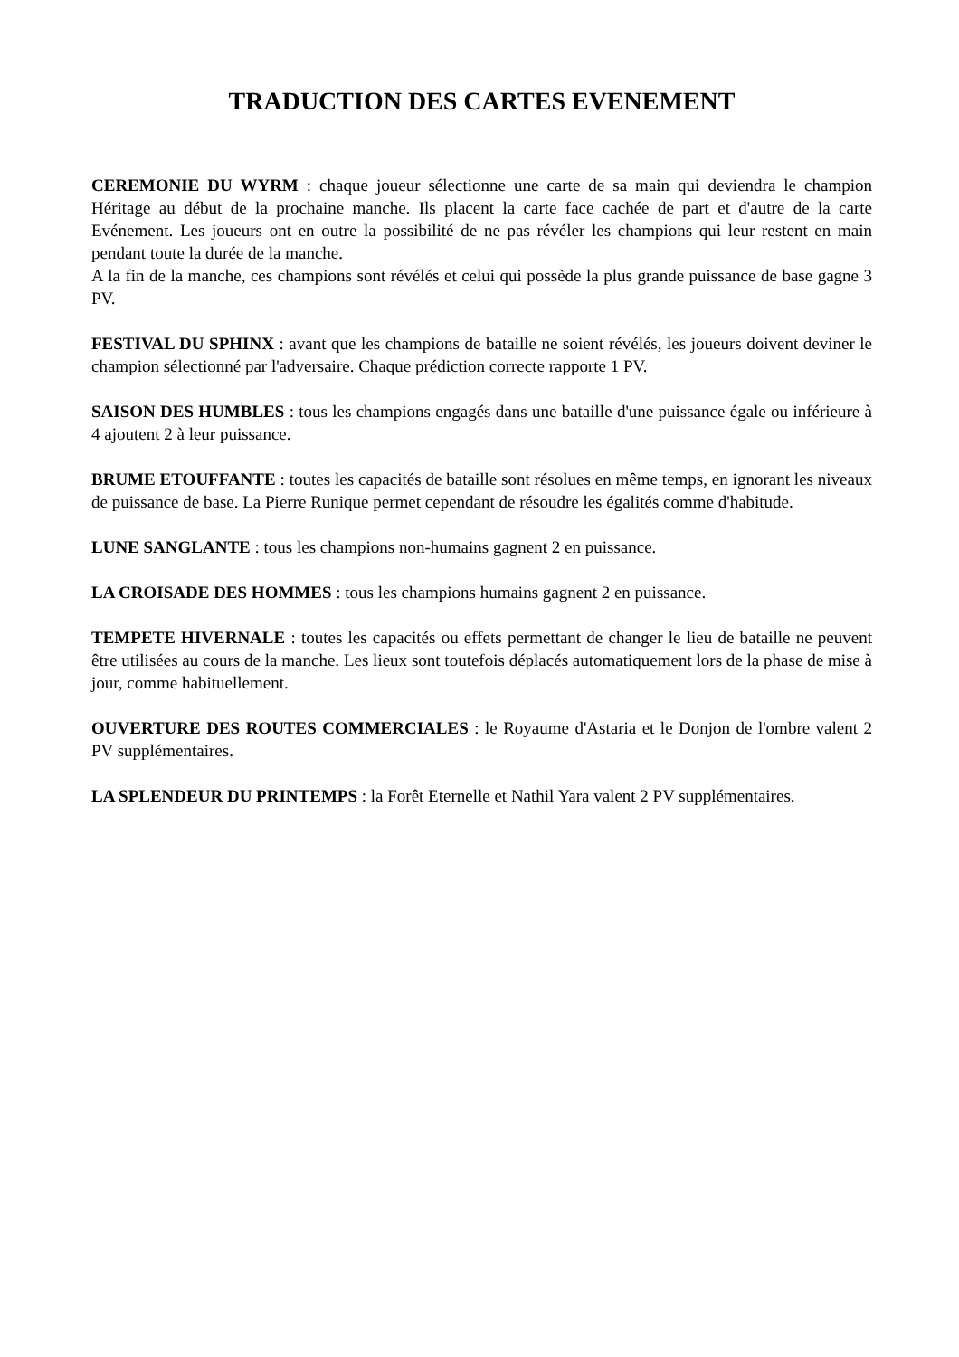TRADUCTION DES CARTES EVENEMENT
CEREMONIE DU WYRM : chaque joueur sélectionne une carte de sa main qui deviendra le champion Héritage au début de la prochaine manche. Ils placent la carte face cachée de part et d'autre de la carte Evénement. Les joueurs ont en outre la possibilité de ne pas révéler les champions qui leur restent en main pendant toute la durée de la manche.
A la fin de la manche, ces champions sont révélés et celui qui possède la plus grande puissance de base gagne 3 PV.
FESTIVAL DU SPHINX : avant que les champions de bataille ne soient révélés, les joueurs doivent deviner le champion sélectionné par l'adversaire. Chaque prédiction correcte rapporte 1 PV.
SAISON DES HUMBLES : tous les champions engagés dans une bataille d'une puissance égale ou inférieure à 4 ajoutent 2 à leur puissance.
BRUME ETOUFFANTE : toutes les capacités de bataille sont résolues en même temps, en ignorant les niveaux de puissance de base. La Pierre Runique permet cependant de résoudre les égalités comme d'habitude.
LUNE SANGLANTE : tous les champions non-humains gagnent 2 en puissance.
LA CROISADE DES HOMMES : tous les champions humains gagnent 2 en puissance.
TEMPETE HIVERNALE : toutes les capacités ou effets permettant de changer le lieu de bataille ne peuvent être utilisées au cours de la manche. Les lieux sont toutefois déplacés automatiquement lors de la phase de mise à jour, comme habituellement.
OUVERTURE DES ROUTES COMMERCIALES : le Royaume d'Astaria et le Donjon de l'ombre valent 2 PV supplémentaires.
LA SPLENDEUR DU PRINTEMPS : la Forêt Eternelle et Nathil Yara valent 2 PV supplémentaires.